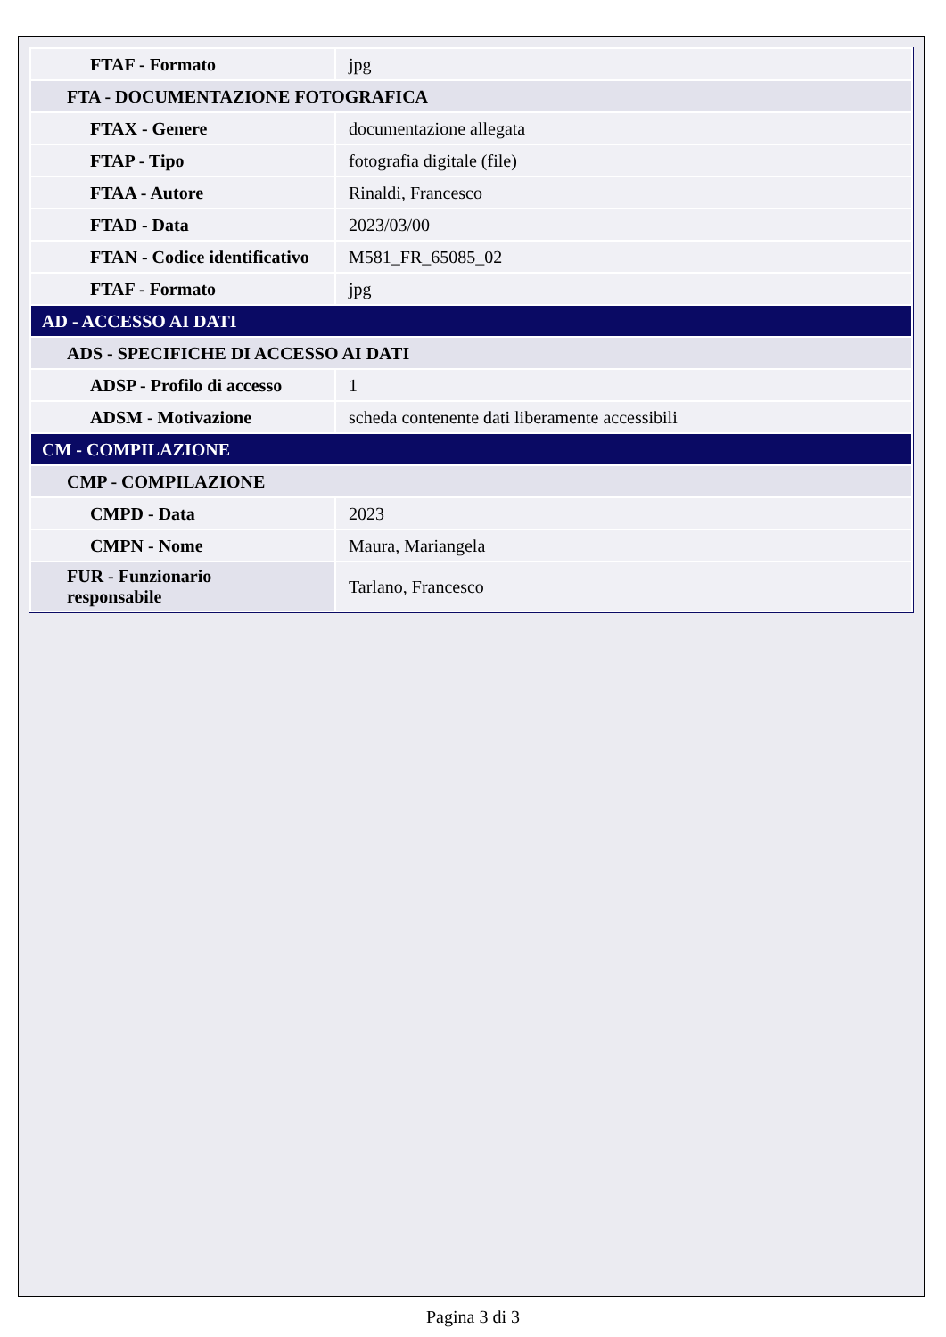| FTAF - Formato | jpg |
| FTA - DOCUMENTAZIONE FOTOGRAFICA | |
| FTAX - Genere | documentazione allegata |
| FTAP - Tipo | fotografia digitale (file) |
| FTAA - Autore | Rinaldi, Francesco |
| FTAD - Data | 2023/03/00 |
| FTAN - Codice identificativo | M581_FR_65085_02 |
| FTAF - Formato | jpg |
| AD - ACCESSO AI DATI | |
| ADS - SPECIFICHE DI ACCESSO AI DATI | |
| ADSP - Profilo di accesso | 1 |
| ADSM - Motivazione | scheda contenente dati liberamente accessibili |
| CM - COMPILAZIONE | |
| CMP - COMPILAZIONE | |
| CMPD - Data | 2023 |
| CMPN - Nome | Maura, Mariangela |
| FUR - Funzionario responsabile | Tarlano, Francesco |
Pagina 3 di 3